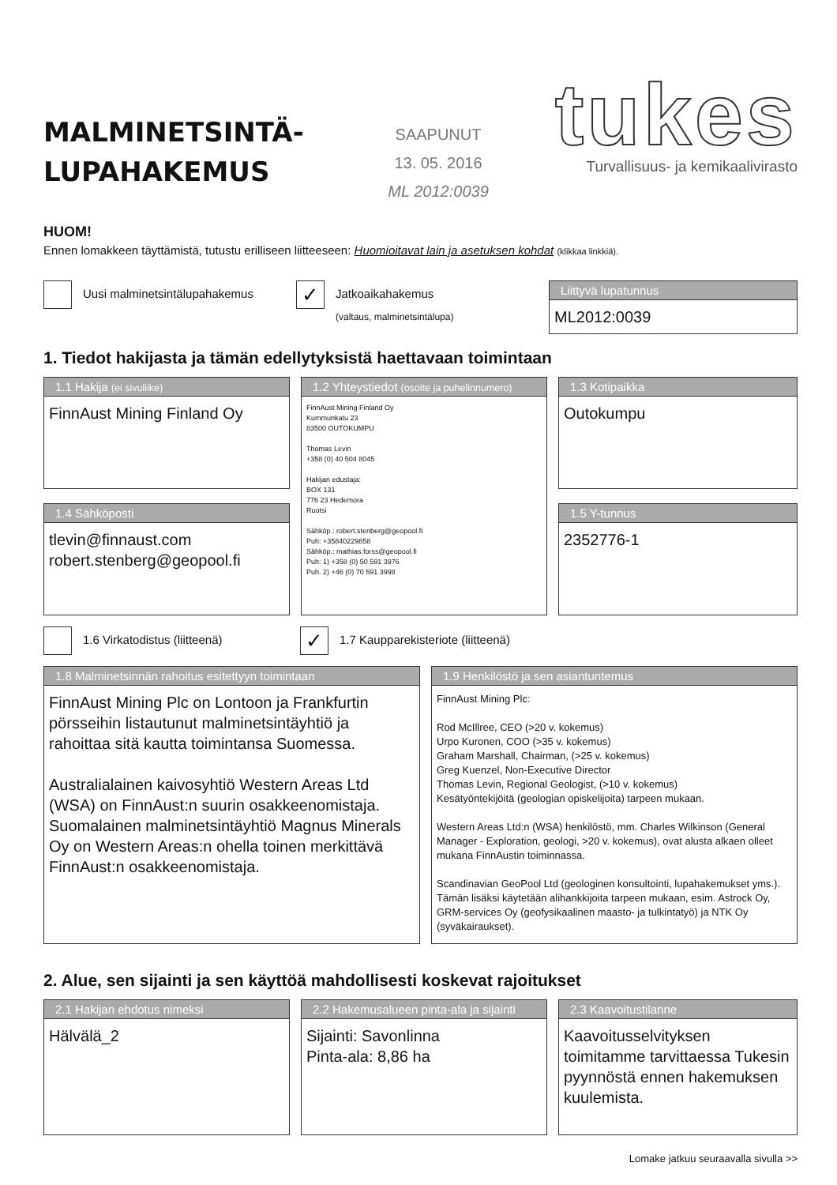MALMINETSINTÄ-
LUPAHAKEMUS
SAAPUNUT
13. 05. 2016
ML 2012:0039
tukes
Turvallisuus- ja kemikaalivirasto
HUOM!
Ennen lomakkeen täyttämistä, tutustu erilliseen liitteeseen: Huomioitavat lain ja asetuksen kohdat (klikkaa linkkiä).
Uusi malminetsintälupahakemus
✓ Jatkoaikahakemus
(valtaus, malminetsintälupa)
Liittyvä lupatunnus
ML2012:0039
1. Tiedot hakijasta ja tämän edellytyksistä haettavaan toimintaan
1.1 Hakija (ei sivuliike)
FinnAust Mining Finland Oy
1.4 Sähköposti
tlevin@finnaust.com
robert.stenberg@geopool.fi
1.2 Yhteystiedot (osoite ja puhelinnumero)
FinnAust Mining Finland Oy
Kummunkatu 23
83500 OUTOKUMPU
Thomas Levin
+358 (0) 40 504 8045
Hakijan edustaja:
BOX 131
776 23 Hedemora
Ruotsi
Sähköp.: robert.stenberg@geopool.fi
Puh: +35840229858
Sähköp.: mathias.forss@geopool.fi
Puh: 1) +358 (0) 50 591 3976
Puh. 2) +46 (0) 70 591 3998
1.3 Kotipaikka
Outokumpu
1.5 Y-tunnus
2352776-1
1.6 Virkatodistus (liitteenä)
✓ 1.7 Kaupparekisteriote (liitteenä)
1.8 Malminetsinnän rahoitus esitettyyn toimintaan
FinnAust Mining Plc on Lontoon ja Frankfurtin pörsseihin listautunut malminetsintäyhtiö ja rahoittaa sitä kautta toimintansa Suomessa.
Australialainen kaivosyhtiö Western Areas Ltd (WSA) on FinnAust:n suurin osakkeenomistaja. Suomalainen malminetsintäyhtiö Magnus Minerals Oy on Western Areas:n ohella toinen merkittävä FinnAust:n osakkeenomistaja.
1.9 Henkilöstö ja sen asiantuntemus
FinnAust Mining Plc:
Rod McIllree, CEO (>20 v. kokemus)
Urpo Kuronen, COO (>35 v. kokemus)
Graham Marshall, Chairman, (>25 v. kokemus)
Greg Kuenzel, Non-Executive Director
Thomas Levin, Regional Geologist, (>10 v. kokemus)
Kesätyöntekijöitä (geologian opiskelijoita) tarpeen mukaan.
Western Areas Ltd:n (WSA) henkilöstö, mm. Charles Wilkinson (General Manager - Exploration, geologi, >20 v. kokemus), ovat alusta alkaen olleet mukana FinnAustin toiminnassa.
Scandinavian GeoPool Ltd (geologinen konsultointi, lupahakemukset yms.). Tämän lisäksi käytetään alihankkijoita tarpeen mukaan, esim. Astrock Oy, GRM-services Oy (geofysikaalinen maasto- ja tulkintatyö) ja NTK Oy (syväkairaukset).
2. Alue, sen sijainti ja sen käyttöä mahdollisesti koskevat rajoitukset
2.1 Hakijan ehdotus nimeksi
Hälvälä_2
2.2 Hakemusalueen pinta-ala ja sijainti
Sijainti: Savonlinna
Pinta-ala: 8,86 ha
2.3 Kaavoitustilanne
Kaavoitusselvityksen toimitamme tarvittaessa Tukesin pyynnöstä ennen hakemuksen kuulemista.
Lomake jatkuu seuraavalla sivulla >>